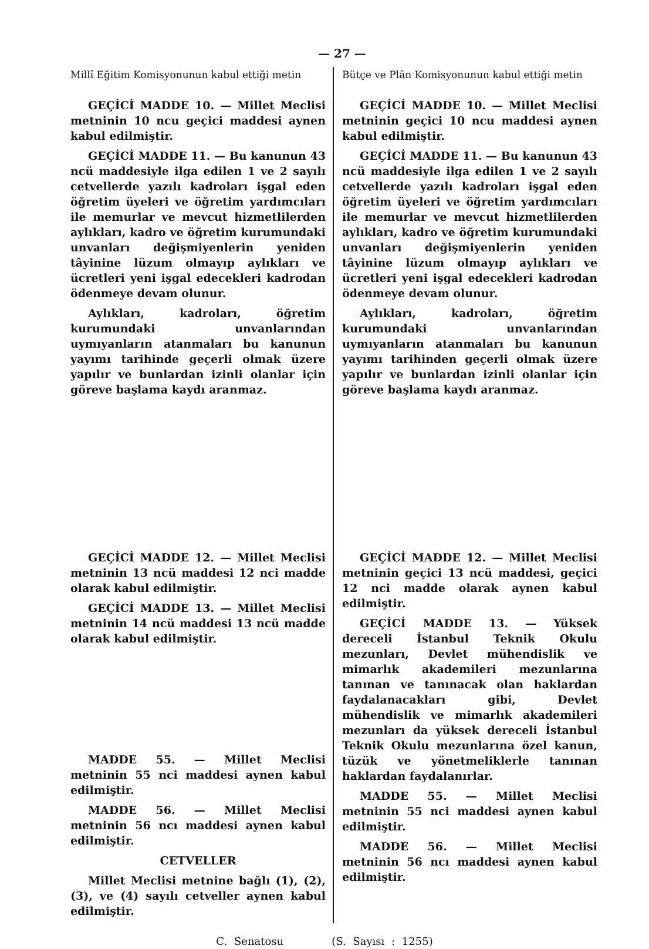— 27 —
Millî Eğitim Komisyonunun kabul ettiği metin
GEÇİCİ MADDE 10. — Millet Meclisi metninin 10 ncu geçici maddesi aynen kabul edilmiştir.
GEÇİCİ MADDE 11. — Bu kanunun 43 ncü maddesiyle ilga edilen 1 ve 2 sayılı cetvellerde yazılı kadroları işgal eden öğretim üyeleri ve öğretim yardımcıları ile memurlar ve mevcut hizmetlilerden aylıkları, kadro ve öğretim kurumundaki unvanları değişmiyenlerin yeniden tâyinine lüzum olmayıp aylıkları ve ücretleri yeni işgal edecekleri kadrodan ödenmeye devam olunur.
Aylıkları, kadroları, öğretim kurumundaki unvanlarından uymıyanların atanmaları bu kanunun yayımı tarihinde geçerli olmak üzere yapılır ve bunlardan izinli olanlar için göreve başlama kaydı aranmaz.
GEÇİCİ MADDE 12. — Millet Meclisi metninin 13 ncü maddesi 12 nci madde olarak kabul edilmiştir.
GEÇİCİ MADDE 13. — Millet Meclisi metninin 14 ncü maddesi 13 ncü madde olarak kabul edilmiştir.
MADDE 55. — Millet Meclisi metninin 55 nci maddesi aynen kabul edilmiştir.
MADDE 56. — Millet Meclisi metninin 56 ncı maddesi aynen kabul edilmiştir.
CETVELLER
Millet Meclisi metnine bağlı (1), (2), (3), ve (4) sayılı cetveller aynen kabul edilmiştir.
Bütçe ve Plân Komisyonunun kabul ettiği metin
GEÇİCİ MADDE 10. — Millet Meclisi metninin geçici 10 ncu maddesi aynen kabul edilmiştir.
GEÇİCİ MADDE 11. — Bu kanunun 43 ncü maddesiyle ilga edilen 1 ve 2 sayılı cetvellerde yazılı kadroları işgal eden öğretim üyeleri ve öğretim yardımcıları ile memurlar ve mevcut hizmetlilerden aylıkları, kadro ve öğretim kurumundaki unvanları değişmiyenlerin yeniden tâyinine lüzum olmayıp aylıkları ve ücretleri yeni işgal edecekleri kadrodan ödenmeye devam olunur.
Aylıkları, kadroları, öğretim kurumundaki unvanlarından uymıyanların atanmaları bu kanunun yayımı tarihinden geçerli olmak üzere yapılır ve bunlardan izinli olanlar için göreve başlama kaydı aranmaz.
GEÇİCİ MADDE 12. — Millet Meclisi metninin geçici 13 ncü maddesi, geçici 12 nci madde olarak aynen kabul edilmiştir.
GEÇİCİ MADDE 13. — Yüksek dereceli İstanbul Teknik Okulu mezunları, Devlet mühendislik ve mimarlık akademileri mezunlarına tanınan ve tanınacak olan haklardan faydalanacakları gibi, Devlet mühendislik ve mimarlık akademileri mezunları da yüksek dereceli İstanbul Teknik Okulu mezunlarına özel kanun, tüzük ve yönetmeliklerle tanınan haklardan faydalanırlar.
MADDE 55. — Millet Meclisi metninin 55 nci maddesi aynen kabul edilmiştir.
MADDE 56. — Millet Meclisi metninin 56 ncı maddesi aynen kabul edilmiştir.
C. Senatosu (S. Sayısı : 1255)